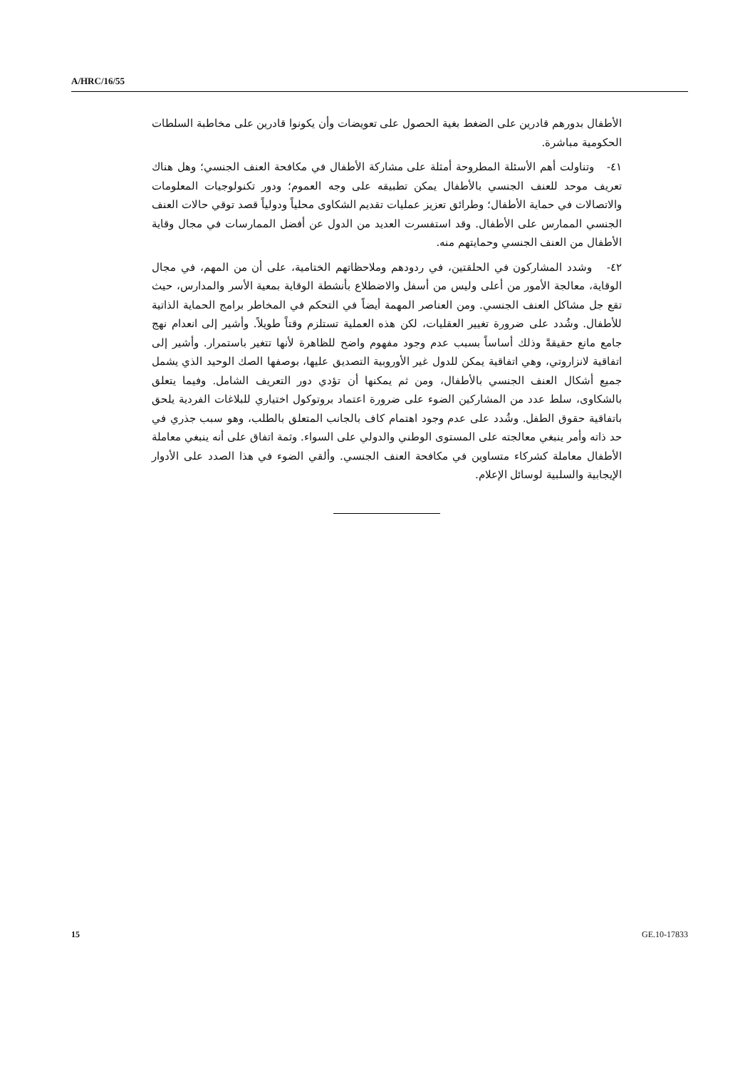A/HRC/16/55
الأطفال بدورهم قادرين على الضغط بغية الحصول على تعويضات وأن يكونوا قادرين على مخاطبة السلطات الحكومية مباشرة.
٤١- وتناولت أهم الأسئلة المطروحة أمثلة على مشاركة الأطفال في مكافحة العنف الجنسي؛ وهل هناك تعريف موحد للعنف الجنسي بالأطفال يمكن تطبيقه على وجه العموم؛ ودور تكنولوجيات المعلومات والاتصالات في حماية الأطفال؛ وطرائق تعزيز عمليات تقديم الشكاوى محلياً ودولياً قصد توقي حالات العنف الجنسي الممارس على الأطفال. وقد استفسرت العديد من الدول عن أفضل الممارسات في مجال وقاية الأطفال من العنف الجنسي وحمايتهم منه.
٤٢- وشدد المشاركون في الحلقتين، في ردودهم وملاحظاتهم الختامية، على أن من المهم، في مجال الوقاية، معالجة الأمور من أعلى وليس من أسفل والاضطلاع بأنشطة الوقاية بمعية الأسر والمدارس، حيث تقع جل مشاكل العنف الجنسي. ومن العناصر المهمة أيضاً في التحكم في المخاطر برامج الحماية الذاتية للأطفال. وشُدد على ضرورة تغيير العقليات، لكن هذه العملية تستلزم وقتاً طويلاً. وأشير إلى انعدام نهج جامع مانع حقيقةً وذلك أساساً بسبب عدم وجود مفهوم واضح للظاهرة لأنها تتغير باستمرار. وأشير إلى اتفاقية لانزاروتي، وهي اتفاقية يمكن للدول غير الأوروبية التصديق عليها، بوصفها الصك الوحيد الذي يشمل جميع أشكال العنف الجنسي بالأطفال، ومن ثم يمكنها أن تؤدي دور التعريف الشامل. وفيما يتعلق بالشكاوى، سلط عدد من المشاركين الضوء على ضرورة اعتماد بروتوكول اختياري للبلاغات الفردية يلحق باتفاقية حقوق الطفل. وشُدد على عدم وجود اهتمام كاف بالجانب المتعلق بالطلب، وهو سبب جذري في حد ذاته وأمر ينبغي معالجته على المستوى الوطني والدولي على السواء. وثمة اتفاق على أنه ينبغي معاملة الأطفال معاملة كشركاء متساوين في مكافحة العنف الجنسي. وألقي الضوء في هذا الصدد على الأدوار الإيجابية والسلبية لوسائل الإعلام.
15 GE.10-17833